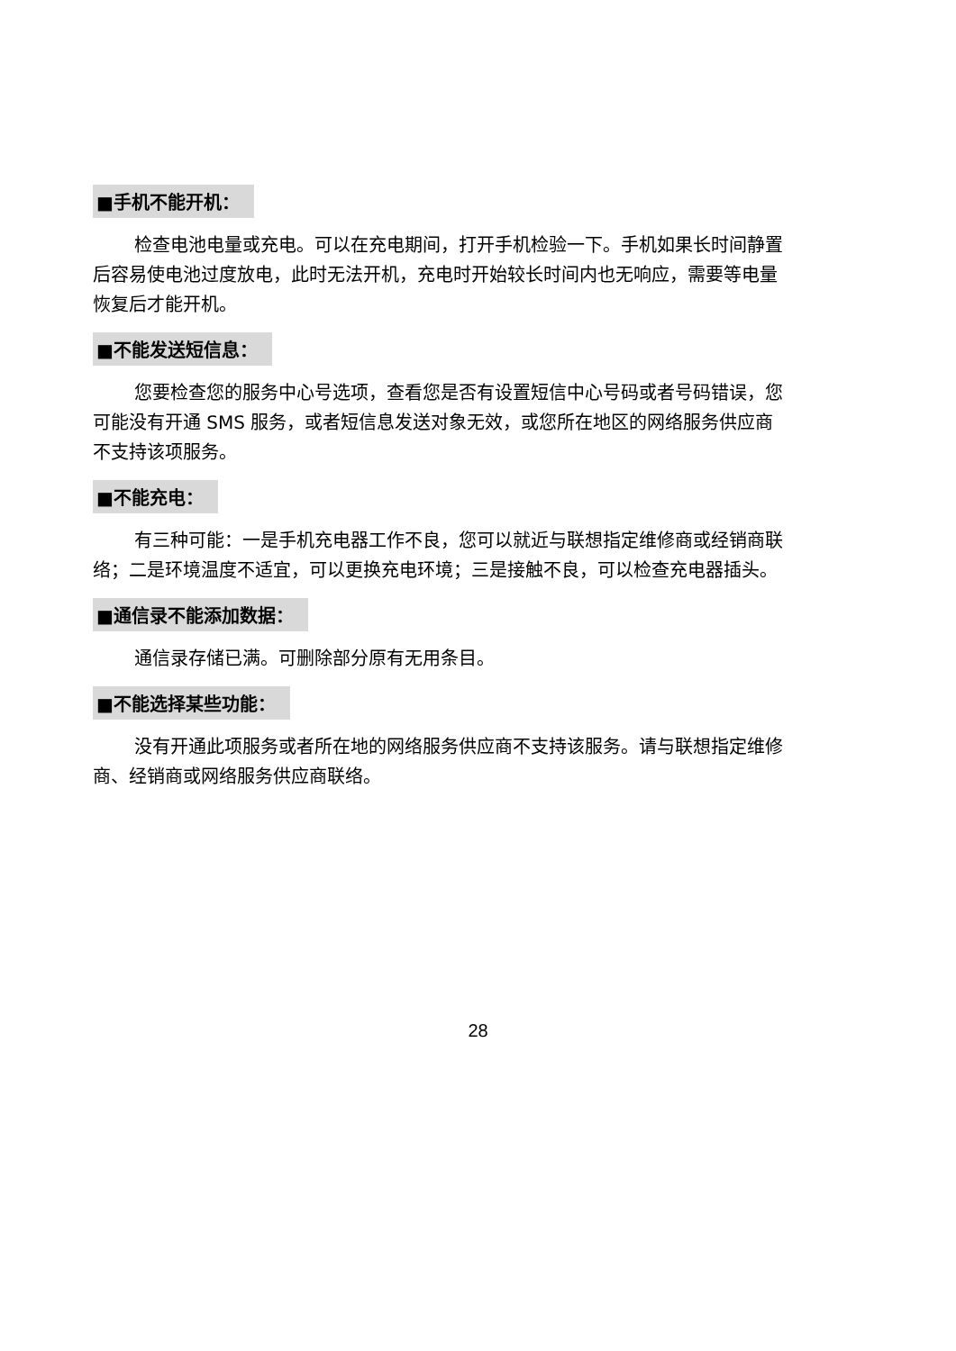■手机不能开机：
检查电池电量或充电。可以在充电期间，打开手机检验一下。手机如果长时间静置后容易使电池过度放电，此时无法开机，充电时开始较长时间内也无响应，需要等电量恢复后才能开机。
■不能发送短信息：
您要检查您的服务中心号选项，查看您是否有设置短信中心号码或者号码错误，您可能没有开通 SMS 服务，或者短信息发送对象无效，或您所在地区的网络服务供应商不支持该项服务。
■不能充电：
有三种可能：一是手机充电器工作不良，您可以就近与联想指定维修商或经销商联络；二是环境温度不适宜，可以更换充电环境；三是接触不良，可以检查充电器插头。
■通信录不能添加数据：
通信录存储已满。可删除部分原有无用条目。
■不能选择某些功能：
没有开通此项服务或者所在地的网络服务供应商不支持该服务。请与联想指定维修商、经销商或网络服务供应商联络。
28